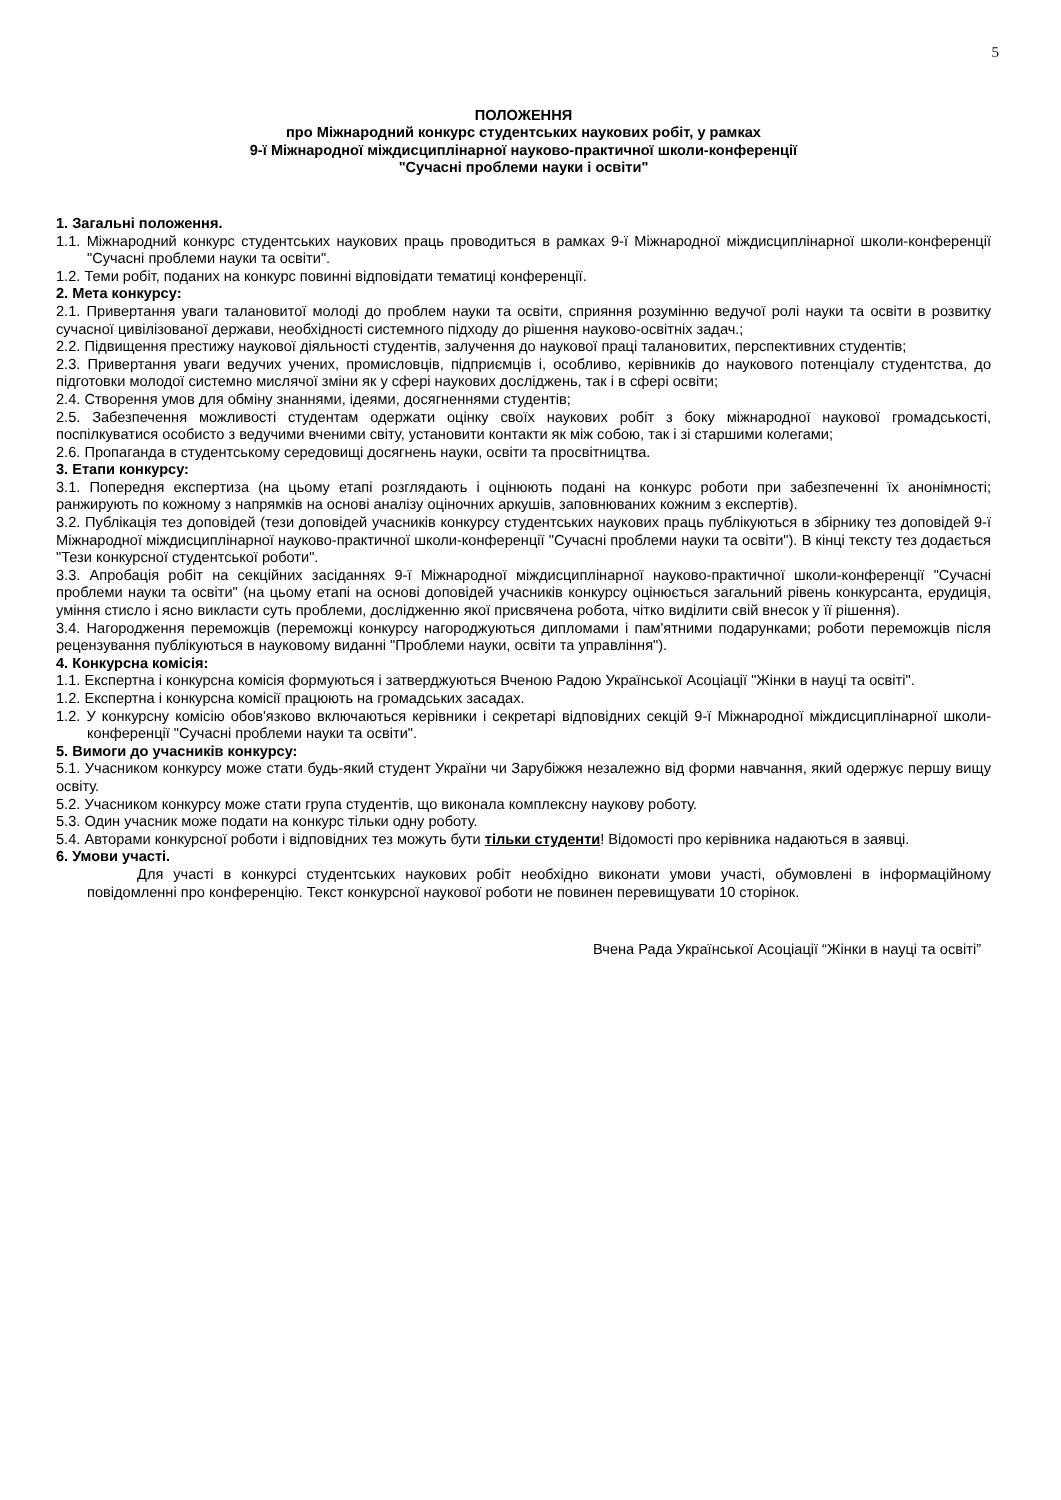5
ПОЛОЖЕННЯ
про Міжнародний конкурс студентських наукових робіт, у рамках
9-ї Міжнародної міждисциплінарної науково-практичної школи-конференції
"Сучасні проблеми науки і освіти"
1. Загальні положення.
1.1. Міжнародний конкурс студентських наукових праць проводиться в рамках 9-ї Міжнародної міждисциплінарної школи-конференції "Сучасні проблеми науки та освіти".
1.2. Теми робіт, поданих на конкурс повинні відповідати тематиці конференції.
2. Мета конкурсу:
2.1. Привертання уваги талановитої молоді до проблем науки та освіти, сприяння розумінню ведучої ролі науки та освіти в розвитку сучасної цивілізованої держави, необхідності системного підходу до рішення науково-освітніх задач.;
2.2. Підвищення престижу наукової діяльності студентів, залучення до наукової праці талановитих, перспективних студентів;
2.3. Привертання уваги ведучих учених, промисловців, підприємців і, особливо, керівників до наукового потенціалу студентства, до підготовки молодої системно мислячої зміни як у сфері наукових досліджень, так і в сфері освіти;
2.4. Створення умов для обміну знаннями, ідеями, досягненнями студентів;
2.5. Забезпечення можливості студентам одержати оцінку своїх наукових робіт з боку міжнародної наукової громадськості, поспілкуватися особисто з ведучими вченими світу, установити контакти як між собою, так і зі старшими колегами;
2.6. Пропаганда в студентському середовищі досягнень науки, освіти та просвітництва.
3. Етапи конкурсу:
3.1. Попередня експертиза (на цьому етапі розглядають і оцінюють подані на конкурс роботи при забезпеченні їх анонімності; ранжирують по кожному з напрямків на основі аналізу оціночних аркушів, заповнюваних кожним з експертів).
3.2. Публікація тез доповідей (тези доповідей учасників конкурсу студентських наукових праць публікуються в збірнику тез доповідей 9-ї Міжнародної міждисциплінарної науково-практичної школи-конференції "Сучасні проблеми науки та освіти"). В кінці тексту тез додається "Тези конкурсної студентської роботи".
3.3. Апробація робіт на секційних засіданнях 9-ї Міжнародної міждисциплінарної науково-практичної школи-конференції "Сучасні проблеми науки та освіти" (на цьому етапі на основі доповідей учасників конкурсу оцінюється загальний рівень конкурсанта, ерудиція, уміння стисло і ясно викласти суть проблеми, дослідженню якої присвячена робота, чітко виділити свій внесок у її рішення).
3.4. Нагородження переможців (переможці конкурсу нагороджуються дипломами і пам'ятними подарунками; роботи переможців після рецензування публікуються в науковому виданні "Проблеми науки, освіти та управління").
4. Конкурсна комісія:
1.1. Експертна і конкурсна комісія формуються і затверджуються Вченою Радою Української Асоціації "Жінки в науці та освіті".
1.2. Експертна і конкурсна комісії працюють на громадських засадах.
1.2. У конкурсну комісію обов'язково включаються керівники і секретарі відповідних секцій 9-ї Міжнародної міждисциплінарної школи-конференції "Сучасні проблеми науки та освіти".
5. Вимоги до учасників конкурсу:
5.1. Учасником конкурсу може стати будь-який студент України чи Зарубіжжя незалежно від форми навчання, який одержує першу вищу освіту.
5.2. Учасником конкурсу може стати група студентів, що виконала комплексну наукову роботу.
5.3. Один учасник може подати на конкурс тільки одну роботу.
5.4. Авторами конкурсної роботи і відповідних тез можуть бути тільки студенти! Відомості про керівника надаються в заявці.
6. Умови участі.
Для участі в конкурсі студентських наукових робіт необхідно виконати умови участі, обумовлені в інформаційному повідомленні про конференцію. Текст конкурсної наукової роботи не повинен перевищувати 10 сторінок.
Вчена Рада Української Асоціації “Жінки в науці та освіті”